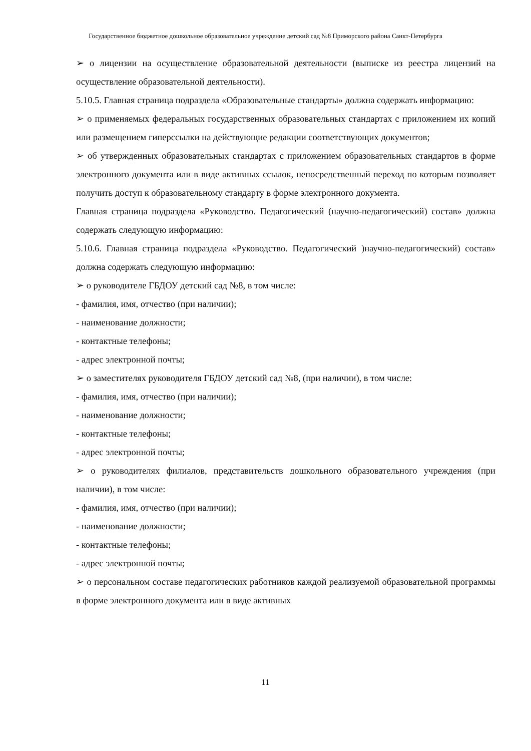Государственное бюджетное дошкольное образовательное учреждение детский сад №8 Приморского района Санкт-Петербурга
➢ о лицензии на осуществление образовательной деятельности (выписке из реестра лицензий на осуществление образовательной деятельности).
5.10.5. Главная страница подраздела «Образовательные стандарты» должна содержать информацию:
➢ о применяемых федеральных государственных образовательных стандартах с приложением их копий или размещением гиперссылки на действующие редакции соответствующих документов;
➢ об утвержденных образовательных стандартах с приложением образовательных стандартов в форме электронного документа или в виде активных ссылок, непосредственный переход по которым позволяет получить доступ к образовательному стандарту в форме электронного документа.
Главная страница подраздела «Руководство. Педагогический (научно-педагогический) состав» должна содержать следующую информацию:
5.10.6. Главная страница подраздела «Руководство. Педагогический )научно-педагогический) состав» должна содержать следующую информацию:
➢ о руководителе ГБДОУ детский сад №8, в том числе:
- фамилия, имя, отчество (при наличии);
- наименование должности;
- контактные телефоны;
- адрес электронной почты;
➢ о заместителях руководителя ГБДОУ детский сад №8, (при наличии), в том числе:
- фамилия, имя, отчество (при наличии);
- наименование должности;
- контактные телефоны;
- адрес электронной почты;
➢ о руководителях филиалов, представительств дошкольного образовательного учреждения (при наличии), в том числе:
- фамилия, имя, отчество (при наличии);
- наименование должности;
- контактные телефоны;
- адрес электронной почты;
➢ о персональном составе педагогических работников каждой реализуемой образовательной программы в форме электронного документа или в виде активных
11